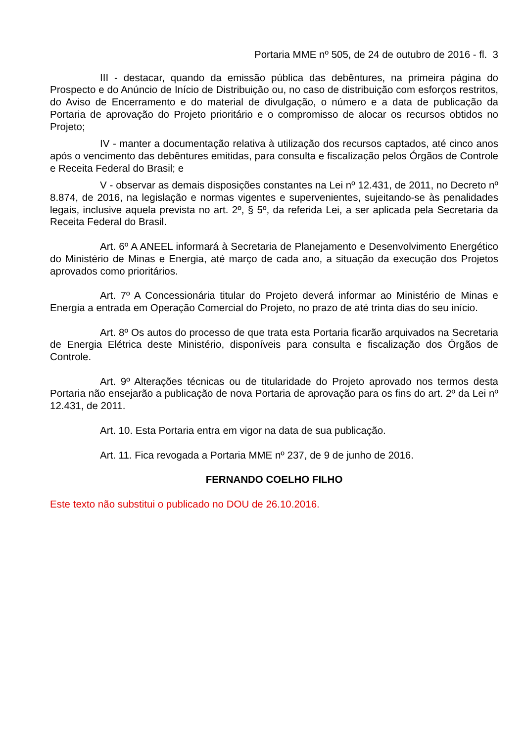Portaria MME nº 505, de 24 de outubro de 2016 - fl. 3
III - destacar, quando da emissão pública das debêntures, na primeira página do Prospecto e do Anúncio de Início de Distribuição ou, no caso de distribuição com esforços restritos, do Aviso de Encerramento e do material de divulgação, o número e a data de publicação da Portaria de aprovação do Projeto prioritário e o compromisso de alocar os recursos obtidos no Projeto;
IV - manter a documentação relativa à utilização dos recursos captados, até cinco anos após o vencimento das debêntures emitidas, para consulta e fiscalização pelos Órgãos de Controle e Receita Federal do Brasil; e
V - observar as demais disposições constantes na Lei nº 12.431, de 2011, no Decreto nº 8.874, de 2016, na legislação e normas vigentes e supervenientes, sujeitando-se às penalidades legais, inclusive aquela prevista no art. 2º, § 5º, da referida Lei, a ser aplicada pela Secretaria da Receita Federal do Brasil.
Art. 6º A ANEEL informará à Secretaria de Planejamento e Desenvolvimento Energético do Ministério de Minas e Energia, até março de cada ano, a situação da execução dos Projetos aprovados como prioritários.
Art. 7º A Concessionária titular do Projeto deverá informar ao Ministério de Minas e Energia a entrada em Operação Comercial do Projeto, no prazo de até trinta dias do seu início.
Art. 8º Os autos do processo de que trata esta Portaria ficarão arquivados na Secretaria de Energia Elétrica deste Ministério, disponíveis para consulta e fiscalização dos Órgãos de Controle.
Art. 9º Alterações técnicas ou de titularidade do Projeto aprovado nos termos desta Portaria não ensejarão a publicação de nova Portaria de aprovação para os fins do art. 2º da Lei nº 12.431, de 2011.
Art. 10. Esta Portaria entra em vigor na data de sua publicação.
Art. 11. Fica revogada a Portaria MME nº 237, de 9 de junho de 2016.
FERNANDO COELHO FILHO
Este texto não substitui o publicado no DOU de 26.10.2016.